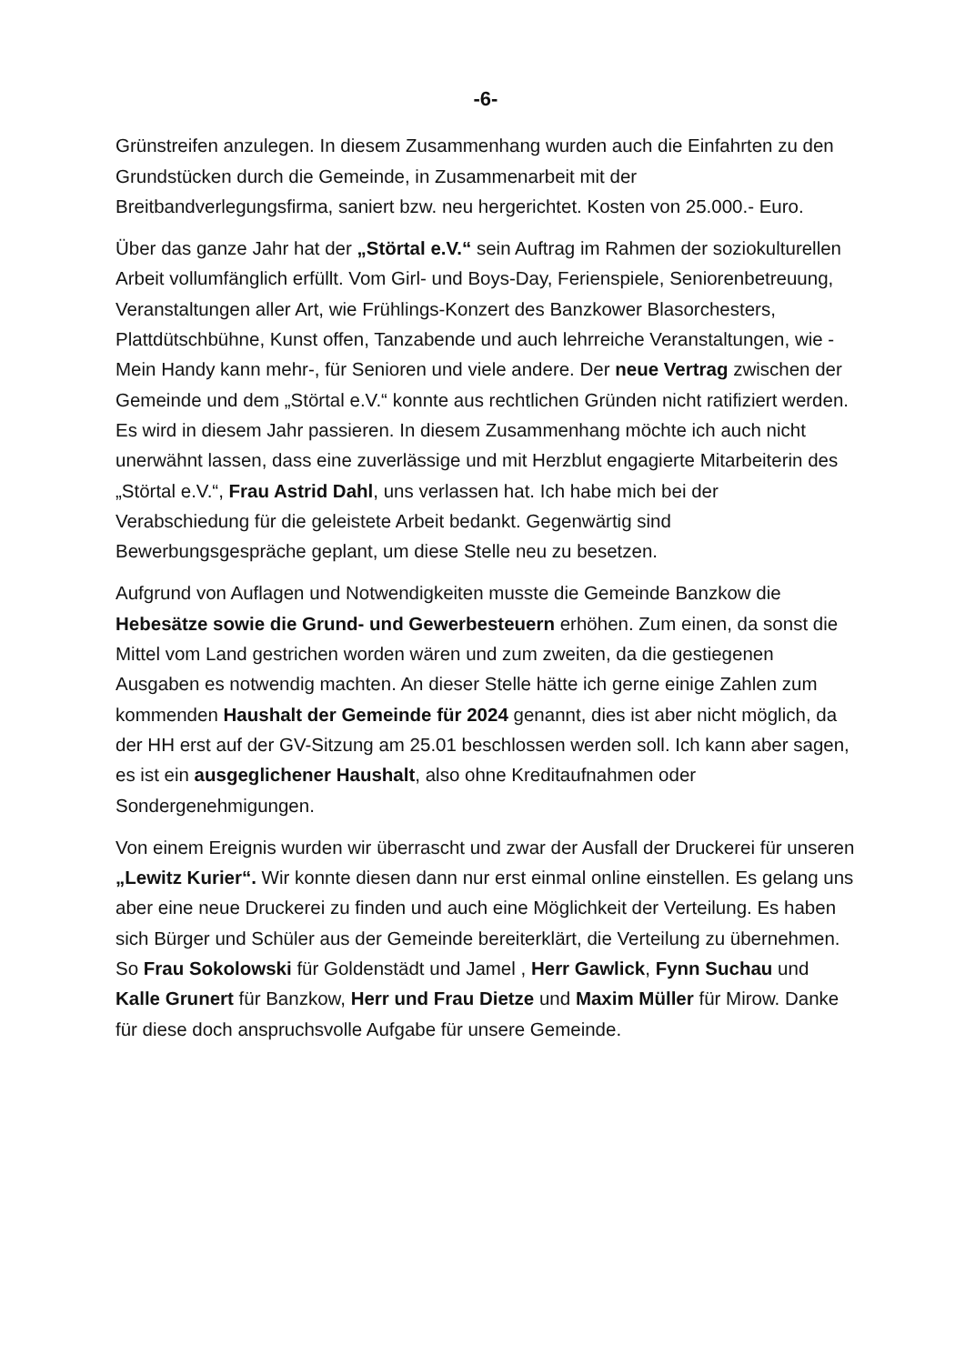-6-
Grünstreifen anzulegen. In diesem Zusammenhang wurden auch die Einfahrten zu den Grundstücken durch die Gemeinde, in Zusammenarbeit mit der Breitbandverlegungsfirma, saniert bzw. neu hergerichtet. Kosten von 25.000.- Euro.
Über das ganze Jahr hat der „Störtal e.V.“ sein Auftrag im Rahmen der soziokulturellen Arbeit vollumfänglich erfüllt. Vom Girl- und Boys-Day, Ferienspiele, Seniorenbetreuung, Veranstaltungen aller Art, wie Frühlings-Konzert des Banzkower Blasorchesters, Plattdütschbühne, Kunst offen, Tanzabende und auch lehrreiche Veranstaltungen, wie -Mein Handy kann mehr-, für Senioren und viele andere. Der neue Vertrag zwischen der Gemeinde und dem „Störtal e.V.“ konnte aus rechtlichen Gründen nicht ratifiziert werden. Es wird in diesem Jahr passieren. In diesem Zusammenhang möchte ich auch nicht unerwähnt lassen, dass eine zuverlässige und mit Herzblut engagierte Mitarbeiterin des „Störtal e.V.“, Frau Astrid Dahl, uns verlassen hat. Ich habe mich bei der Verabschiedung für die geleistete Arbeit bedankt. Gegenwärtig sind Bewerbungsgespräche geplant, um diese Stelle neu zu besetzen.
Aufgrund von Auflagen und Notwendigkeiten musste die Gemeinde Banzkow die Hebesätze sowie die Grund- und Gewerbesteuern erhöhen. Zum einen, da sonst die Mittel vom Land gestrichen worden wären und zum zweiten, da die gestiegenen Ausgaben es notwendig machten. An dieser Stelle hätte ich gerne einige Zahlen zum kommenden Haushalt der Gemeinde für 2024 genannt, dies ist aber nicht möglich, da der HH erst auf der GV-Sitzung am 25.01 beschlossen werden soll. Ich kann aber sagen, es ist ein ausgeglichener Haushalt, also ohne Kreditaufnahmen oder Sondergenehmigungen.
Von einem Ereignis wurden wir überrascht und zwar der Ausfall der Druckerei für unseren „Lewitz Kurier“. Wir konnte diesen dann nur erst einmal online einstellen. Es gelang uns aber eine neue Druckerei zu finden und auch eine Möglichkeit der Verteilung. Es haben sich Bürger und Schüler aus der Gemeinde bereiterklärt, die Verteilung zu übernehmen. So Frau Sokolowski für Goldenstädt und Jamel , Herr Gawlick, Fynn Suchau und Kalle Grunert für Banzkow, Herr und Frau Dietze und Maxim Müller für Mirow. Danke für diese doch anspruchsvolle Aufgabe für unsere Gemeinde.